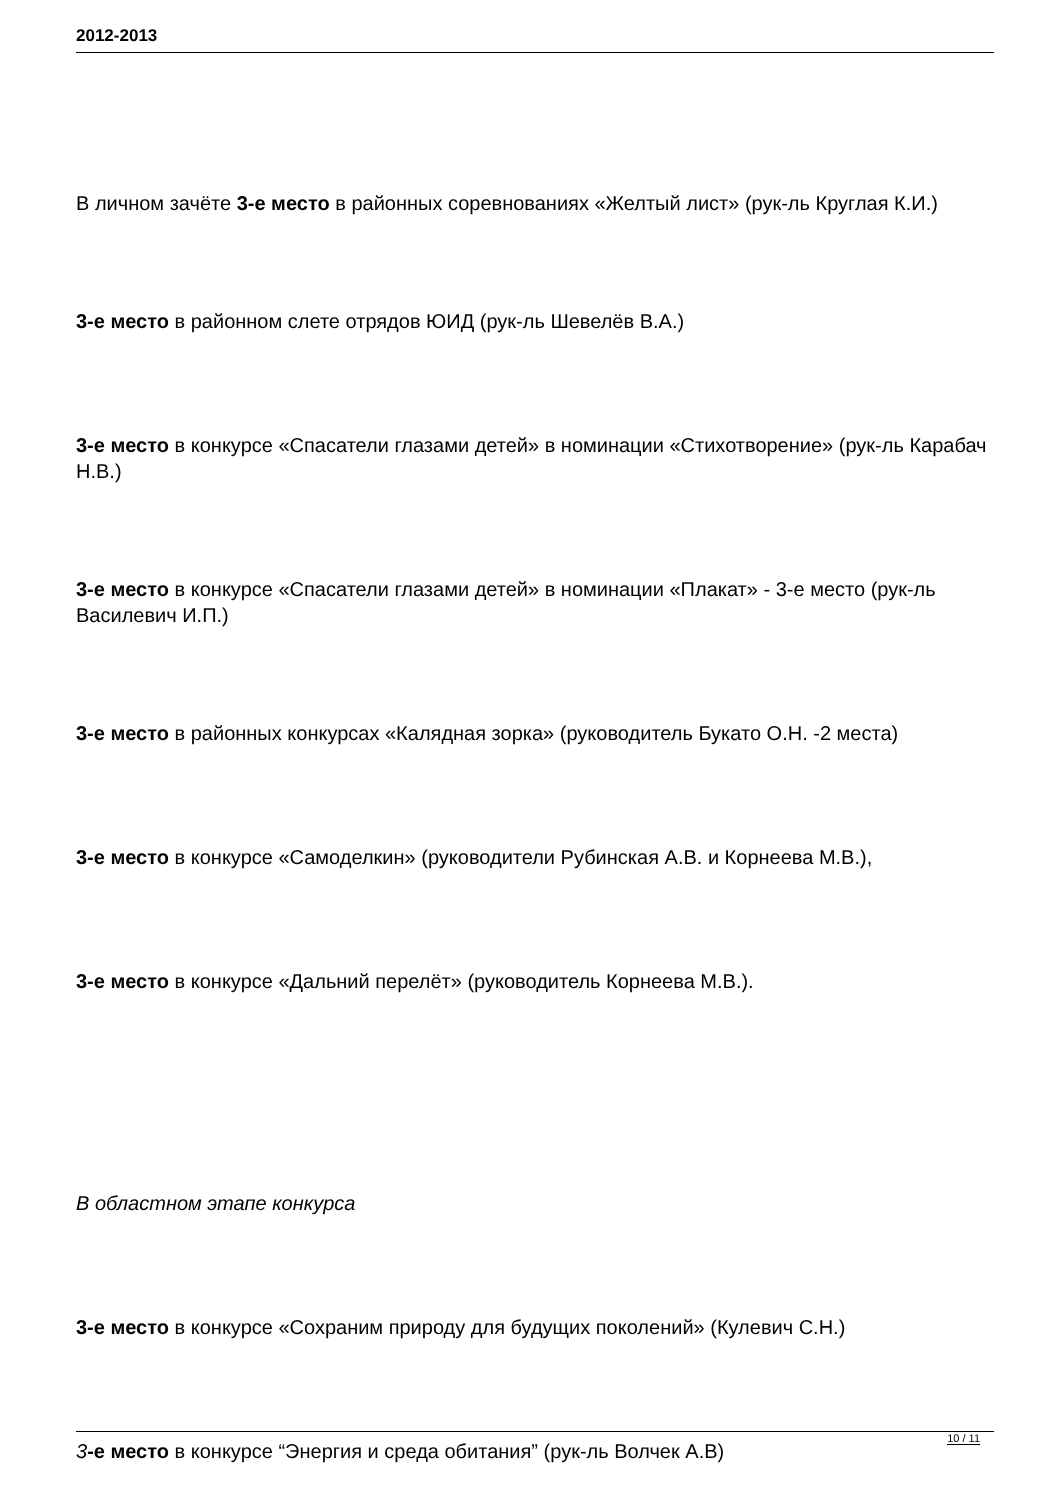2012-2013
В личном зачёте 3-е место в районных соревнованиях «Желтый лист» (рук-ль Круглая К.И.)
3-е место в районном слете отрядов ЮИД (рук-ль Шевелёв В.А.)
3-е место в конкурсе «Спасатели глазами детей» в номинации «Стихотворение» (рук-ль Карабач Н.В.)
3-е место в конкурсе «Спасатели глазами детей» в номинации «Плакат» - 3-е место (рук-ль Василевич И.П.)
3-е место в районных конкурсах «Калядная зорка» (руководитель Букато О.Н. -2 места)
3-е место в конкурсе «Самоделкин» (руководители Рубинская А.В. и Корнеева М.В.),
3-е место в конкурсе «Дальний перелёт» (руководитель Корнеева М.В.).
В областном этапе конкурса
3-е место в конкурсе «Сохраним природу для будущих поколений» (Кулевич С.Н.)
3-е место в конкурсе “Энергия и среда обитания” (рук-ль Волчек А.В)
10 / 11